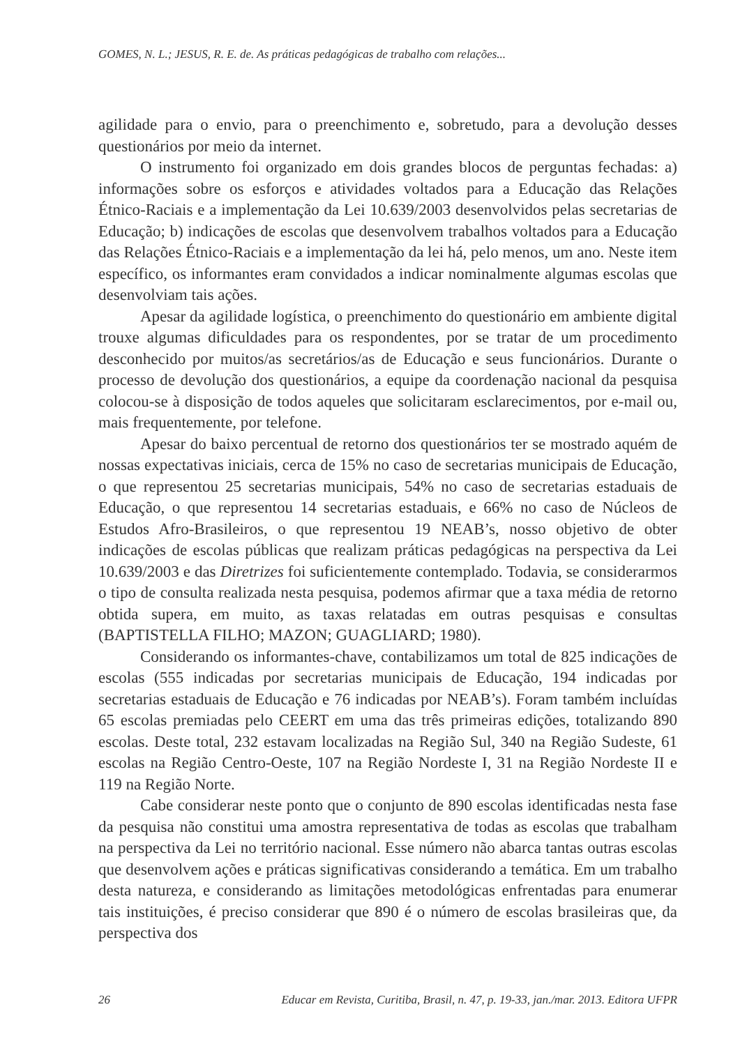GOMES, N. L.; JESUS, R. E. de. As práticas pedagógicas de trabalho com relações...
agilidade para o envio, para o preenchimento e, sobretudo, para a devolução desses questionários por meio da internet.
O instrumento foi organizado em dois grandes blocos de perguntas fechadas: a) informações sobre os esforços e atividades voltados para a Educação das Relações Étnico-Raciais e a implementação da Lei 10.639/2003 desenvolvidos pelas secretarias de Educação; b) indicações de escolas que desenvolvem trabalhos voltados para a Educação das Relações Étnico-Raciais e a implementação da lei há, pelo menos, um ano. Neste item específico, os informantes eram convidados a indicar nominalmente algumas escolas que desenvolviam tais ações.
Apesar da agilidade logística, o preenchimento do questionário em ambiente digital trouxe algumas dificuldades para os respondentes, por se tratar de um procedimento desconhecido por muitos/as secretários/as de Educação e seus funcionários. Durante o processo de devolução dos questionários, a equipe da coordenação nacional da pesquisa colocou-se à disposição de todos aqueles que solicitaram esclarecimentos, por e-mail ou, mais frequentemente, por telefone.
Apesar do baixo percentual de retorno dos questionários ter se mostrado aquém de nossas expectativas iniciais, cerca de 15% no caso de secretarias municipais de Educação, o que representou 25 secretarias municipais, 54% no caso de secretarias estaduais de Educação, o que representou 14 secretarias estaduais, e 66% no caso de Núcleos de Estudos Afro-Brasileiros, o que representou 19 NEAB’s, nosso objetivo de obter indicações de escolas públicas que realizam práticas pedagógicas na perspectiva da Lei 10.639/2003 e das Diretrizes foi suficientemente contemplado. Todavia, se considerarmos o tipo de consulta realizada nesta pesquisa, podemos afirmar que a taxa média de retorno obtida supera, em muito, as taxas relatadas em outras pesquisas e consultas (BAPTISTELLA FILHO; MAZON; GUAGLIARD; 1980).
Considerando os informantes-chave, contabilizamos um total de 825 indicações de escolas (555 indicadas por secretarias municipais de Educação, 194 indicadas por secretarias estaduais de Educação e 76 indicadas por NEAB’s). Foram também incluídas 65 escolas premiadas pelo CEERT em uma das três primeiras edições, totalizando 890 escolas. Deste total, 232 estavam localizadas na Região Sul, 340 na Região Sudeste, 61 escolas na Região Centro-Oeste, 107 na Região Nordeste I, 31 na Região Nordeste II e 119 na Região Norte.
Cabe considerar neste ponto que o conjunto de 890 escolas identificadas nesta fase da pesquisa não constitui uma amostra representativa de todas as escolas que trabalham na perspectiva da Lei no território nacional. Esse número não abarca tantas outras escolas que desenvolvem ações e práticas significativas considerando a temática. Em um trabalho desta natureza, e considerando as limitações metodológicas enfrentadas para enumerar tais instituições, é preciso considerar que 890 é o número de escolas brasileiras que, da perspectiva dos
26 Educar em Revista, Curitiba, Brasil, n. 47, p. 19-33, jan./mar. 2013. Editora UFPR